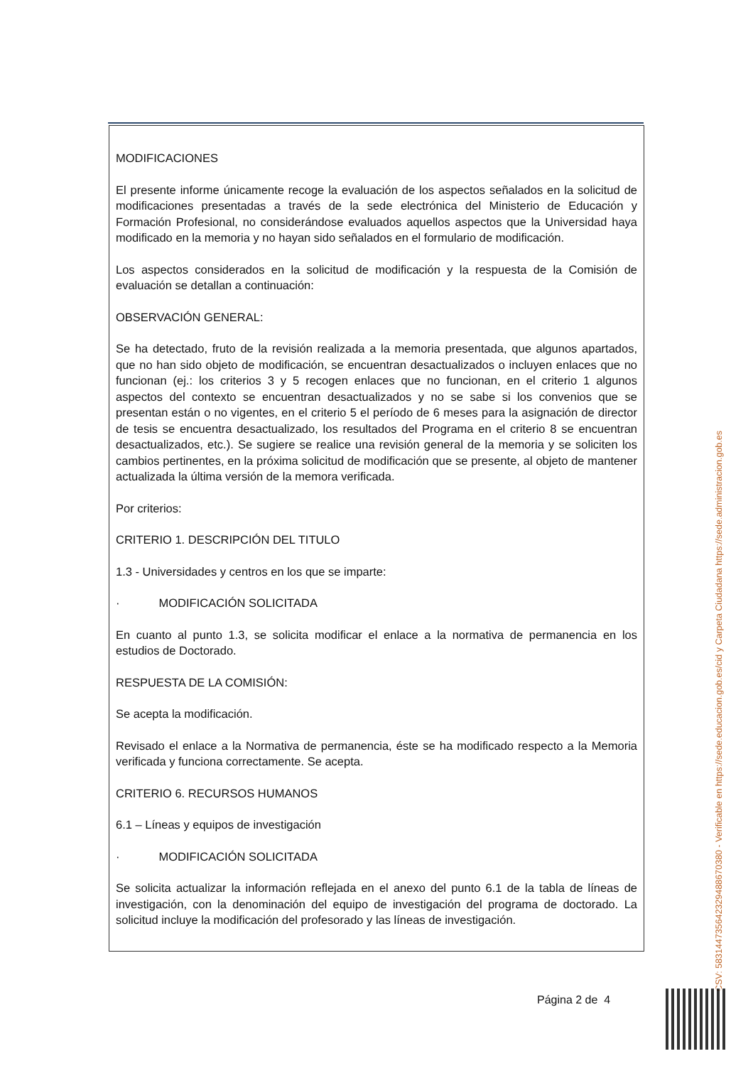MODIFICACIONES
El presente informe únicamente recoge la evaluación de los aspectos señalados en la solicitud de modificaciones presentadas a través de la sede electrónica del Ministerio de Educación y Formación Profesional, no considerándose evaluados aquellos aspectos que la Universidad haya modificado en la memoria y no hayan sido señalados en el formulario de modificación.
Los aspectos considerados en la solicitud de modificación y la respuesta de la Comisión de evaluación se detallan a continuación:
OBSERVACIÓN GENERAL:
Se ha detectado, fruto de la revisión realizada a la memoria presentada, que algunos apartados, que no han sido objeto de modificación, se encuentran desactualizados o incluyen enlaces que no funcionan (ej.: los criterios 3 y 5 recogen enlaces que no funcionan, en el criterio 1 algunos aspectos del contexto se encuentran desactualizados y no se sabe si los convenios que se presentan están o no vigentes, en el criterio 5 el período de 6 meses para la asignación de director de tesis se encuentra desactualizado, los resultados del Programa en el criterio 8 se encuentran desactualizados, etc.). Se sugiere se realice una revisión general de la memoria y se soliciten los cambios pertinentes, en la próxima solicitud de modificación que se presente, al objeto de mantener actualizada la última versión de la memora verificada.
Por criterios:
CRITERIO 1. DESCRIPCIÓN DEL TITULO
1.3 - Universidades y centros en los que se imparte:
· MODIFICACIÓN SOLICITADA
En cuanto al punto 1.3, se solicita modificar el enlace a la normativa de permanencia en los estudios de Doctorado.
RESPUESTA DE LA COMISIÓN:
Se acepta la modificación.
Revisado el enlace a la Normativa de permanencia, éste se ha modificado respecto a la Memoria verificada y funciona correctamente. Se acepta.
CRITERIO 6. RECURSOS HUMANOS
6.1 – Líneas y equipos de investigación
· MODIFICACIÓN SOLICITADA
Se solicita actualizar la información reflejada en el anexo del punto 6.1 de la tabla de líneas de investigación, con la denominación del equipo de investigación del programa de doctorado. La solicitud incluye la modificación del profesorado y las líneas de investigación.
Página 2 de 4 CSV: 583144735642329488670380 - Verificable en https://sede.educacion.gob.es/cid y Carpeta Ciudadana https://sede.administracion.gob.es